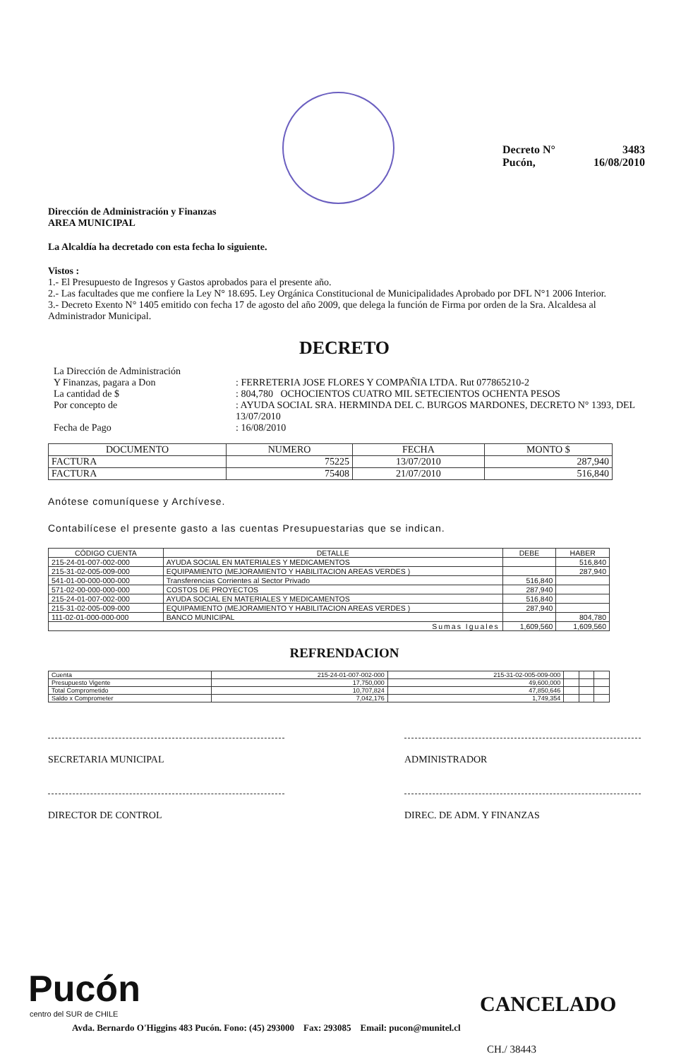Decreto N° 3483
Pucón, 16/08/2010
Dirección de Administración y Finanzas
AREA MUNICIPAL
La Alcaldía ha decretado con esta fecha lo siguiente.
Vistos :
1.- El Presupuesto de Ingresos y Gastos aprobados para el presente año.
2.- Las facultades que me confiere la Ley N° 18.695. Ley Orgánica Constitucional de Municipalidades Aprobado por DFL N°1 2006 Interior.
3.- Decreto Exento N° 1405 emitido con fecha 17 de agosto del año 2009, que delega la función de Firma por orden de la Sra. Alcaldesa al Administrador Municipal.
DECRETO
| La Dirección de Administración Y Finanzas, pagara a Don | : FERRETERIA JOSE FLORES Y COMPAÑIA LTDA. Rut 077865210-2 |
| La cantidad de $ | : 804,780 OCHOCIENTOS CUATRO MIL SETECIENTOS OCHENTA PESOS |
| Por concepto de | : AYUDA SOCIAL SRA. HERMINDA DEL C. BURGOS MARDONES, DECRETO N° 1393, DEL 13/07/2010 |
| Fecha de Pago | : 16/08/2010 |
| DOCUMENTO | NUMERO | FECHA | MONTO $ |
| --- | --- | --- | --- |
| FACTURA | 75225 | 13/07/2010 | 287,940 |
| FACTURA | 75408 | 21/07/2010 | 516,840 |
Anótese comuníquese y Archívese.
Contabilícese el presente gasto a las cuentas Presupuestarias que se indican.
| CÓDIGO CUENTA | DETALLE | DEBE | HABER |
| --- | --- | --- | --- |
| 215-24-01-007-002-000 | AYUDA SOCIAL EN MATERIALES Y MEDICAMENTOS | | 516,840 |
| 215-31-02-005-009-000 | EQUIPAMIENTO (MEJORAMIENTO Y HABILITACION AREAS VERDES ) | | 287,940 |
| 541-01-00-000-000-000 | Transferencias Corrientes al Sector Privado | 516,840 | |
| 571-02-00-000-000-000 | COSTOS DE PROYECTOS | 287,940 | |
| 215-24-01-007-002-000 | AYUDA SOCIAL EN MATERIALES Y MEDICAMENTOS | 516,840 | |
| 215-31-02-005-009-000 | EQUIPAMIENTO (MEJORAMIENTO Y HABILITACION AREAS VERDES ) | 287,940 | |
| 111-02-01-000-000-000 | BANCO MUNICIPAL | | 804,780 |
| Sumas Iguales | | 1,609,560 | 1,609,560 |
REFRENDACION
| Cuenta | 215-24-01-007-002-000 | 215-31-02-005-009-000 | | | |
| Presupuesto Vigente | 17,750,000 | 49,600,000 | | | |
| Total Comprometido | 10,707,824 | 47,850,646 | | | |
| Saldo x Comprometer | 7,042,176 | 1,749,354 | | | |
SECRETARIA MUNICIPAL ADMINISTRADOR
DIRECTOR DE CONTROL DIREC. DE ADM. Y FINANZAS
Pucón
centro del SUR de CHILE CANCELADO
Avda. Bernardo O'Higgins 483 Pucón. Fono: (45) 293000 Fax: 293085 Email: pucon@munitel.cl
CH./ 38443